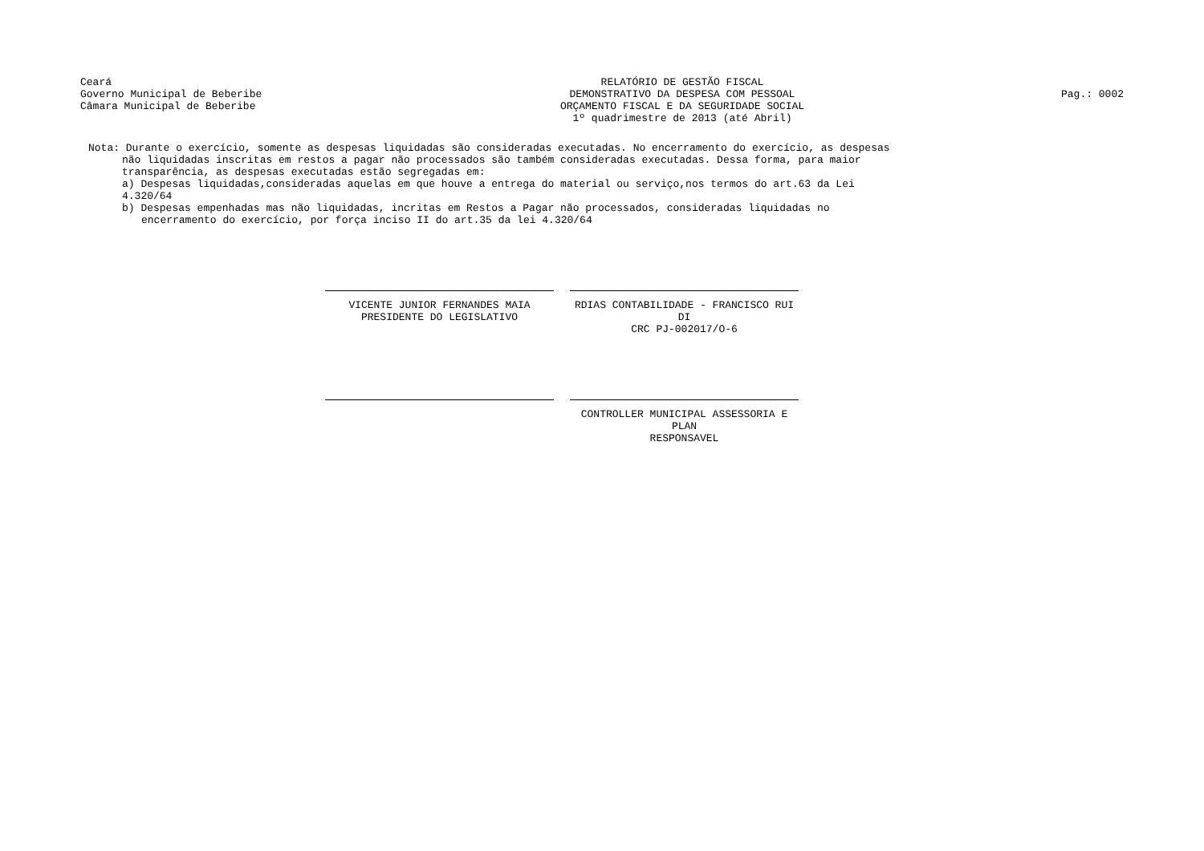Ceará
Governo Municipal de Beberibe
Câmara Municipal de Beberibe
RELATÓRIO DE GESTÃO FISCAL
DEMONSTRATIVO DA DESPESA COM PESSOAL
ORÇAMENTO FISCAL E DA SEGURIDADE SOCIAL
1º quadrimestre de 2013 (até Abril)
Pag.: 0002
Nota: Durante o exercício, somente as despesas liquidadas são consideradas executadas. No encerramento do exercício, as despesas
não liquidadas inscritas em restos a pagar não processados são também consideradas executadas. Dessa forma, para maior
transparência, as despesas executadas estão segregadas em:
a) Despesas liquidadas,consideradas aquelas em que houve a entrega do material ou serviço,nos termos do art.63 da Lei 4.320/64
b) Despesas empenhadas mas não liquidadas, incritas em Restos a Pagar não processados, consideradas liquidadas no
encerramento do exercício, por força inciso II do art.35 da lei 4.320/64
VICENTE JUNIOR FERNANDES MAIA
PRESIDENTE DO LEGISLATIVO
RDIAS CONTABILIDADE - FRANCISCO RUI DI
CRC PJ-002017/O-6
CONTROLLER MUNICIPAL ASSESSORIA E PLAN
RESPONSAVEL